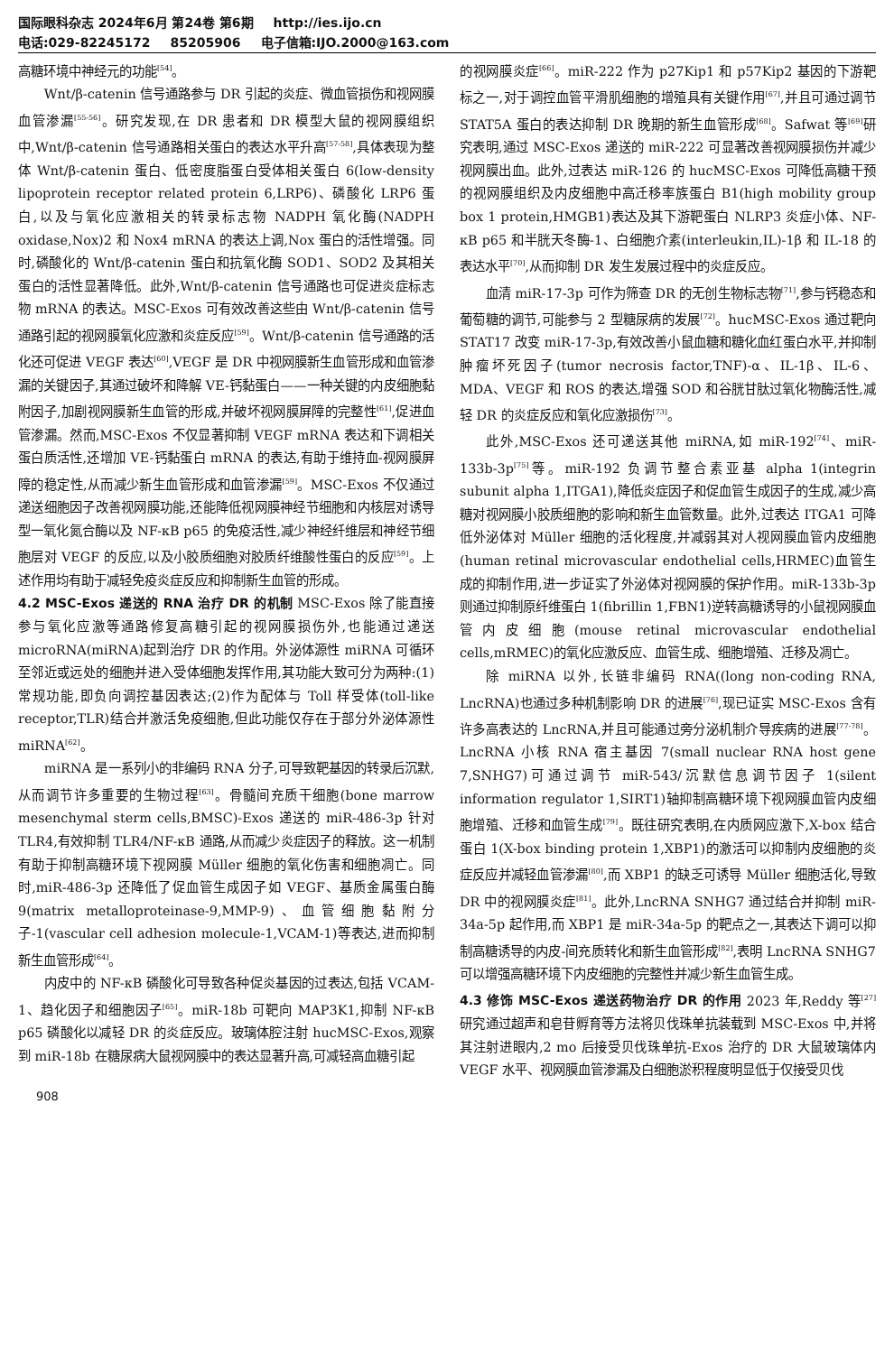国际眼科杂志 2024年6月 第24卷 第6期 http://ies.ijo.cn
电话:029-82245172 85205906 电子信箱:IJO.2000@163.com
高糖环境中神经元的功能<sup>[54]</sup>。
Wnt/β-catenin 信号通路参与 DR 引起的炎症、微血管损伤和视网膜血管渗漏<sup>[55-56]</sup>。研究发现,在 DR 患者和 DR 模型大鼠的视网膜组织中,Wnt/β-catenin 信号通路相关蛋白的表达水平升高<sup>[57-58]</sup>,具体表现为整体 Wnt/β-catenin 蛋白、低密度脂蛋白受体相关蛋白 6(low-density lipoprotein receptor related protein 6,LRP6)、磷酸化 LRP6 蛋白,以及与氧化应激相关的转录标志物 NADPH 氧化酶(NADPH oxidase,Nox)2 和 Nox4 mRNA 的表达上调,Nox 蛋白的活性增强。同时,磷酸化的 Wnt/β-catenin 蛋白和抗氧化酶 SOD1、SOD2 及其相关蛋白的活性显著降低。此外,Wnt/β-catenin 信号通路也可促进炎症标志物 mRNA 的表达。MSC-Exos 可有效改善这些由 Wnt/β-catenin 信号通路引起的视网膜氧化应激和炎症反应<sup>[59]</sup>。Wnt/β-catenin 信号通路的活化还可促进 VEGF 表达<sup>[60]</sup>,VEGF 是 DR 中视网膜新生血管形成和血管渗漏的关键因子,其通过破坏和降解 VE-钙黏蛋白——一种关键的内皮细胞黏附因子,加剧视网膜新生血管的形成,并破坏视网膜屏障的完整性<sup>[61]</sup>,促进血管渗漏。然而,MSC-Exos 不仅显著抑制 VEGF mRNA 表达和下调相关蛋白质活性,还增加 VE-钙黏蛋白 mRNA 的表达,有助于维持血-视网膜屏障的稳定性,从而减少新生血管形成和血管渗漏<sup>[59]</sup>。MSC-Exos 不仅通过递送细胞因子改善视网膜功能,还能降低视网膜神经节细胞和内核层对诱导型一氧化氮合酶以及 NF-κB p65 的免疫活性,减少神经纤维层和神经节细胞层对 VEGF 的反应,以及小胶质细胞对胶质纤维酸性蛋白的反应<sup>[59]</sup>。上述作用均有助于减轻免疫炎症反应和抑制新生血管的形成。
4.2 MSC-Exos 递送的 RNA 治疗 DR 的机制
MSC-Exos 除了能直接参与氧化应激等通路修复高糖引起的视网膜损伤外,也能通过递送 microRNA(miRNA)起到治疗 DR 的作用。外泌体源性 miRNA 可循环至邻近或远处的细胞并进入受体细胞发挥作用,其功能大致可分为两种:(1)常规功能,即负向调控基因表达;(2)作为配体与 Toll 样受体(toll-like receptor,TLR)结合并激活免疫细胞,但此功能仅存在于部分外泌体源性 miRNA<sup>[62]</sup>。
miRNA 是一系列小的非编码 RNA 分子,可导致靶基因的转录后沉默,从而调节许多重要的生物过程<sup>[63]</sup>。骨髓间充质干细胞(bone marrow mesenchymal sterm cells,BMSC)-Exos 递送的 miR-486-3p 针对 TLR4,有效抑制 TLR4/NF-κB 通路,从而减少炎症因子的释放。这一机制有助于抑制高糖环境下视网膜 Müller 细胞的氧化伤害和细胞凋亡。同时,miR-486-3p 还降低了促血管生成因子如 VEGF、基质金属蛋白酶 9(matrix metalloproteinase-9,MMP-9)、血管细胞黏附分子-1(vascular cell adhesion molecule-1,VCAM-1)等表达,进而抑制新生血管形成<sup>[64]</sup>。
内皮中的 NF-κB 磷酸化可导致各种促炎基因的过表达,包括 VCAM-1、趋化因子和细胞因子<sup>[65]</sup>。miR-18b 可靶向 MAP3K1,抑制 NF-κB p65 磷酸化以减轻 DR 的炎症反应。玻璃体腔注射 hucMSC-Exos,观察到 miR-18b 在糖尿病大鼠视网膜中的表达显著升高,可减轻高血糖引起
的视网膜炎症<sup>[66]</sup>。miR-222 作为 p27Kip1 和 p57Kip2 基因的下游靶标之一,对于调控血管平滑肌细胞的增殖具有关键作用<sup>[67]</sup>,并且可通过调节 STAT5A 蛋白的表达抑制 DR 晚期的新生血管形成<sup>[68]</sup>。Safwat 等<sup>[69]</sup>研究表明,通过 MSC-Exos 递送的 miR-222 可显著改善视网膜损伤并减少视网膜出血。此外,过表达 miR-126 的 hucMSC-Exos 可降低高糖干预的视网膜组织及内皮细胞中高迁移率族蛋白 B1(high mobility group box 1 protein,HMGB1)表达及其下游靶蛋白 NLRP3 炎症小体、NF-κB p65 和半胱天冬酶-1、白细胞介素(interleukin,IL)-1β 和 IL-18 的表达水平<sup>[70]</sup>,从而抑制 DR 发生发展过程中的炎症反应。
血清 miR-17-3p 可作为筛查 DR 的无创生物标志物<sup>[71]</sup>,参与钙稳态和葡萄糖的调节,可能参与 2 型糖尿病的发展<sup>[72]</sup>。hucMSC-Exos 通过靶向 STAT17 改变 miR-17-3p,有效改善小鼠血糖和糖化血红蛋白水平,并抑制肿瘤坏死因子(tumor necrosis factor,TNF)-α、IL-1β、IL-6、MDA、VEGF 和 ROS 的表达,增强 SOD 和谷胱甘肽过氧化物酶活性,减轻 DR 的炎症反应和氧化应激损伤<sup>[73]</sup>。
此外,MSC-Exos 还可递送其他 miRNA,如 miR-192<sup>[74]</sup>、miR-133b-3p<sup>[75]</sup>等。miR-192 负调节整合素亚基 alpha 1(integrin subunit alpha 1,ITGA1),降低炎症因子和促血管生成因子的生成,减少高糖对视网膜小胶质细胞的影响和新生血管数量。此外,过表达 ITGA1 可降低外泌体对 Müller 细胞的活化程度,并减弱其对人视网膜血管内皮细胞(human retinal microvascular endothelial cells,HRMEC)血管生成的抑制作用,进一步证实了外泌体对视网膜的保护作用。miR-133b-3p 则通过抑制原纤维蛋白 1(fibrillin 1,FBN1)逆转高糖诱导的小鼠视网膜血管内皮细胞(mouse retinal microvascular endothelial cells,mRMEC)的氧化应激反应、血管生成、细胞增殖、迁移及凋亡。
除 miRNA 以外,长链非编码 RNA((long non-coding RNA, LncRNA)也通过多种机制影响 DR 的进展<sup>[76]</sup>,现已证实 MSC-Exos 含有许多高表达的 LncRNA,并且可能通过旁分泌机制介导疾病的进展<sup>[77-78]</sup>。LncRNA 小核 RNA 宿主基因 7(small nuclear RNA host gene 7,SNHG7)可通过调节 miR-543/沉默信息调节因子 1(silent information regulator 1,SIRT1)轴抑制高糖环境下视网膜血管内皮细胞增殖、迁移和血管生成<sup>[79]</sup>。既往研究表明,在内质网应激下,X-box 结合蛋白 1(X-box binding protein 1,XBP1)的激活可以抑制内皮细胞的炎症反应并减轻血管渗漏<sup>[80]</sup>,而 XBP1 的缺乏可诱导 Müller 细胞活化,导致 DR 中的视网膜炎症<sup>[81]</sup>。此外,LncRNA SNHG7 通过结合并抑制 miR-34a-5p 起作用,而 XBP1 是 miR-34a-5p 的靶点之一,其表达下调可以抑制高糖诱导的内皮-间充质转化和新生血管形成<sup>[82]</sup>,表明 LncRNA SNHG7 可以增强高糖环境下内皮细胞的完整性并减少新生血管生成。
4.3 修饰 MSC-Exos 递送药物治疗 DR 的作用
2023 年,Reddy 等<sup>[27]</sup>研究通过超声和皂苷孵育等方法将贝伐珠单抗装载到 MSC-Exos 中,并将其注射进眼内,2 mo 后接受贝伐珠单抗-Exos 治疗的 DR 大鼠玻璃体内 VEGF 水平、视网膜血管渗漏及白细胞淤积程度明显低于仅接受贝伐
908